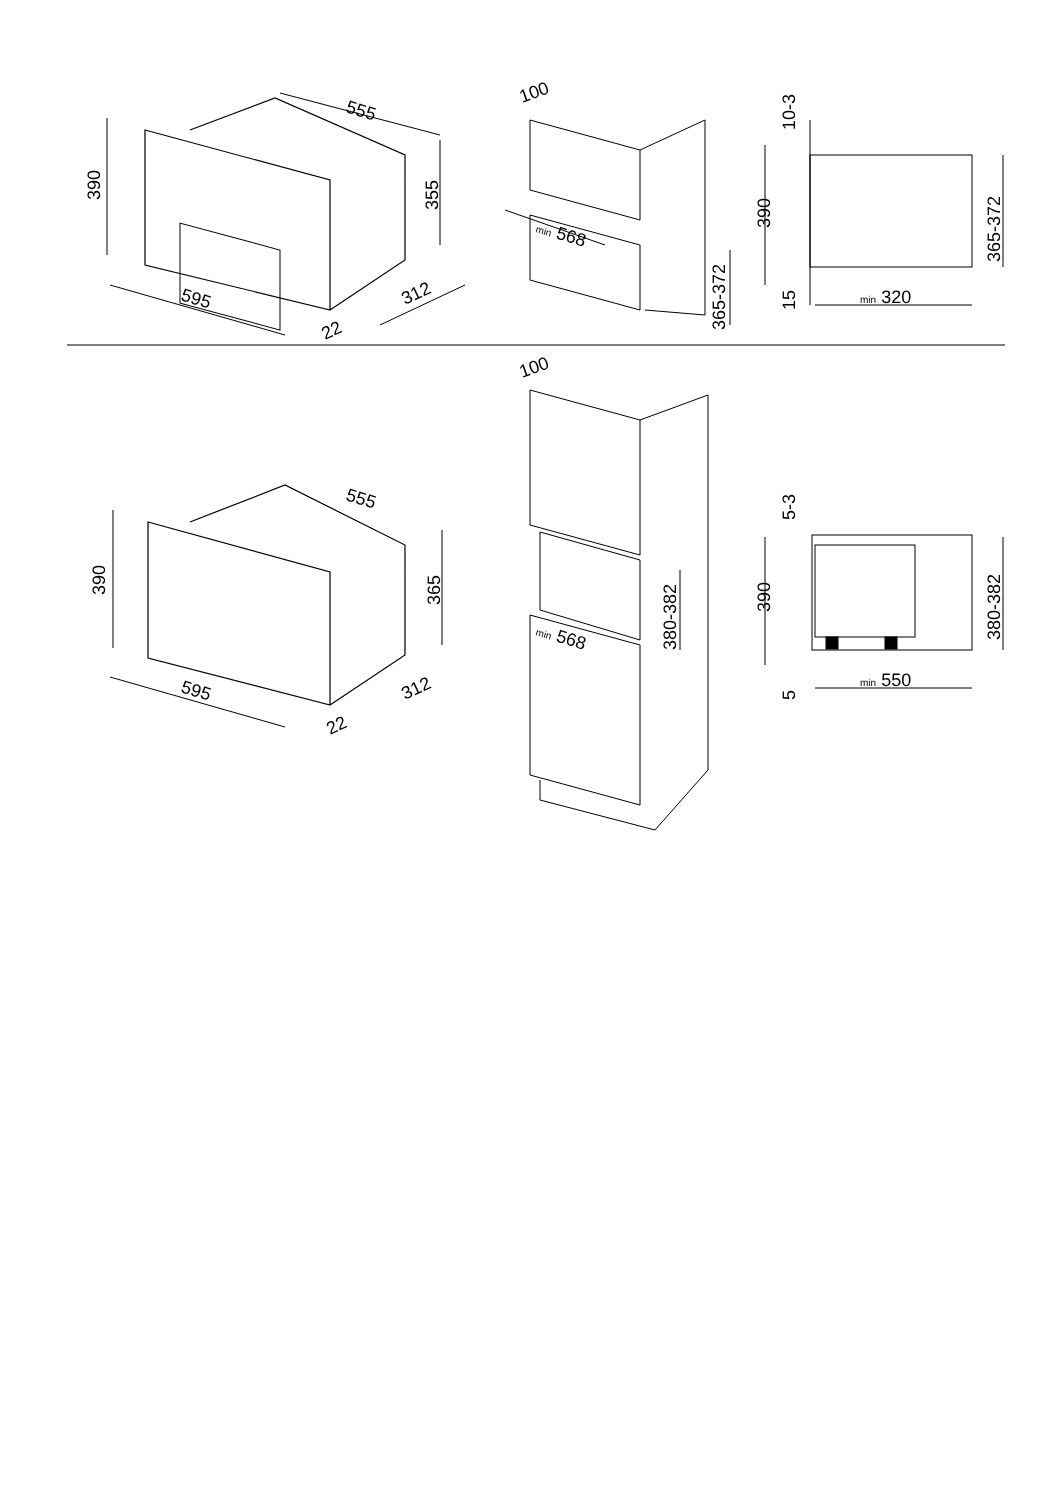555
390
355
595
312
22
100
min 568
365-372
10-3
390
15
365-372
min 320
555
390
365
595
312
22
100
min 568
380-382
5-3
390
5
380-382
min 550